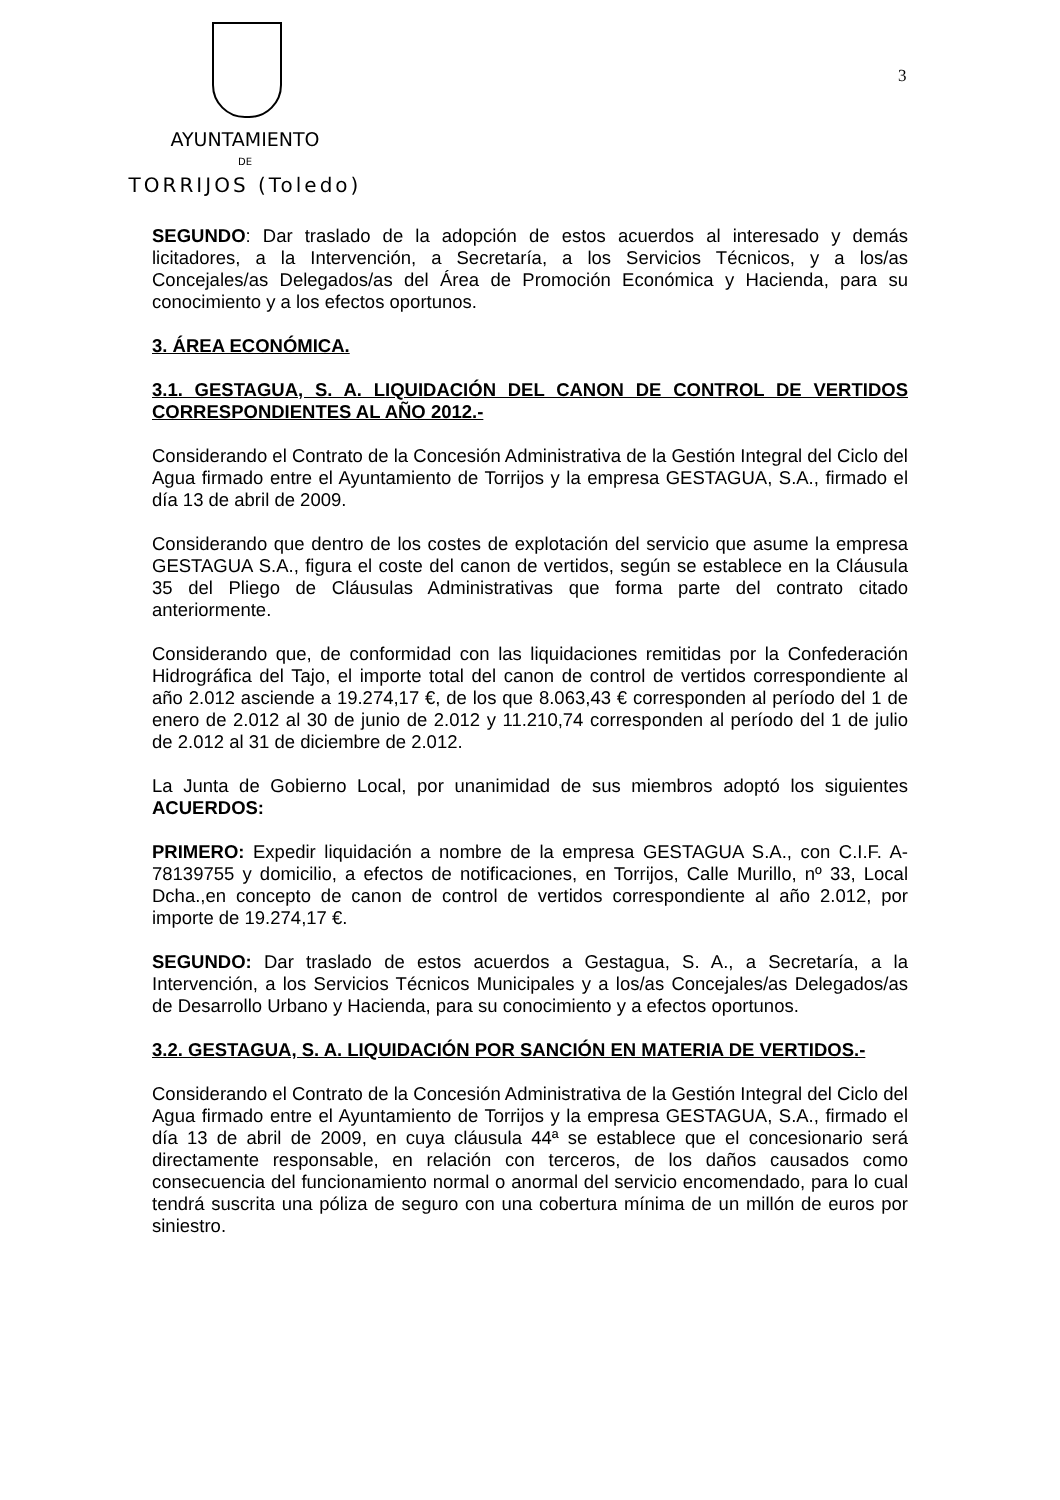AYUNTAMIENTO
DE
TORRIJOS (Toledo)
3
SEGUNDO: Dar traslado de la adopción de estos acuerdos al interesado y demás licitadores, a la Intervención, a Secretaría, a los Servicios Técnicos, y a los/as Concejales/as Delegados/as del Área de Promoción Económica y Hacienda, para su conocimiento y a los efectos oportunos.
3. ÁREA ECONÓMICA.
3.1. GESTAGUA, S. A. LIQUIDACIÓN DEL CANON DE CONTROL DE VERTIDOS CORRESPONDIENTES AL AÑO 2012.-
Considerando el Contrato de la Concesión Administrativa de la Gestión Integral del Ciclo del Agua firmado entre el Ayuntamiento de Torrijos y la empresa GESTAGUA, S.A., firmado el día 13 de abril de 2009.
Considerando que dentro de los costes de explotación del servicio que asume la empresa GESTAGUA S.A., figura el coste del canon de vertidos, según se establece en la Cláusula 35 del Pliego de Cláusulas Administrativas que forma parte del contrato citado anteriormente.
Considerando que, de conformidad con las liquidaciones remitidas por la Confederación Hidrográfica del Tajo, el importe total del canon de control de vertidos correspondiente al año 2.012 asciende a 19.274,17 €, de los que 8.063,43 € corresponden al período del 1 de enero de 2.012 al 30 de junio de 2.012 y 11.210,74 corresponden al período del 1 de julio de 2.012 al 31 de diciembre de 2.012.
La Junta de Gobierno Local, por unanimidad de sus miembros adoptó los siguientes ACUERDOS:
PRIMERO: Expedir liquidación a nombre de la empresa GESTAGUA S.A., con C.I.F. A-78139755 y domicilio, a efectos de notificaciones, en Torrijos, Calle Murillo, nº 33, Local Dcha.,en concepto de canon de control de vertidos correspondiente al año 2.012, por importe de 19.274,17 €.
SEGUNDO: Dar traslado de estos acuerdos a Gestagua, S. A., a Secretaría, a la Intervención, a los Servicios Técnicos Municipales y a los/as Concejales/as Delegados/as de Desarrollo Urbano y Hacienda, para su conocimiento y a efectos oportunos.
3.2. GESTAGUA, S. A. LIQUIDACIÓN POR SANCIÓN EN MATERIA DE VERTIDOS.-
Considerando el Contrato de la Concesión Administrativa de la Gestión Integral del Ciclo del Agua firmado entre el Ayuntamiento de Torrijos y la empresa GESTAGUA, S.A., firmado el día 13 de abril de 2009, en cuya cláusula 44ª se establece que el concesionario será directamente responsable, en relación con terceros, de los daños causados como consecuencia del funcionamiento normal o anormal del servicio encomendado, para lo cual tendrá suscrita una póliza de seguro con una cobertura mínima de un millón de euros por siniestro.